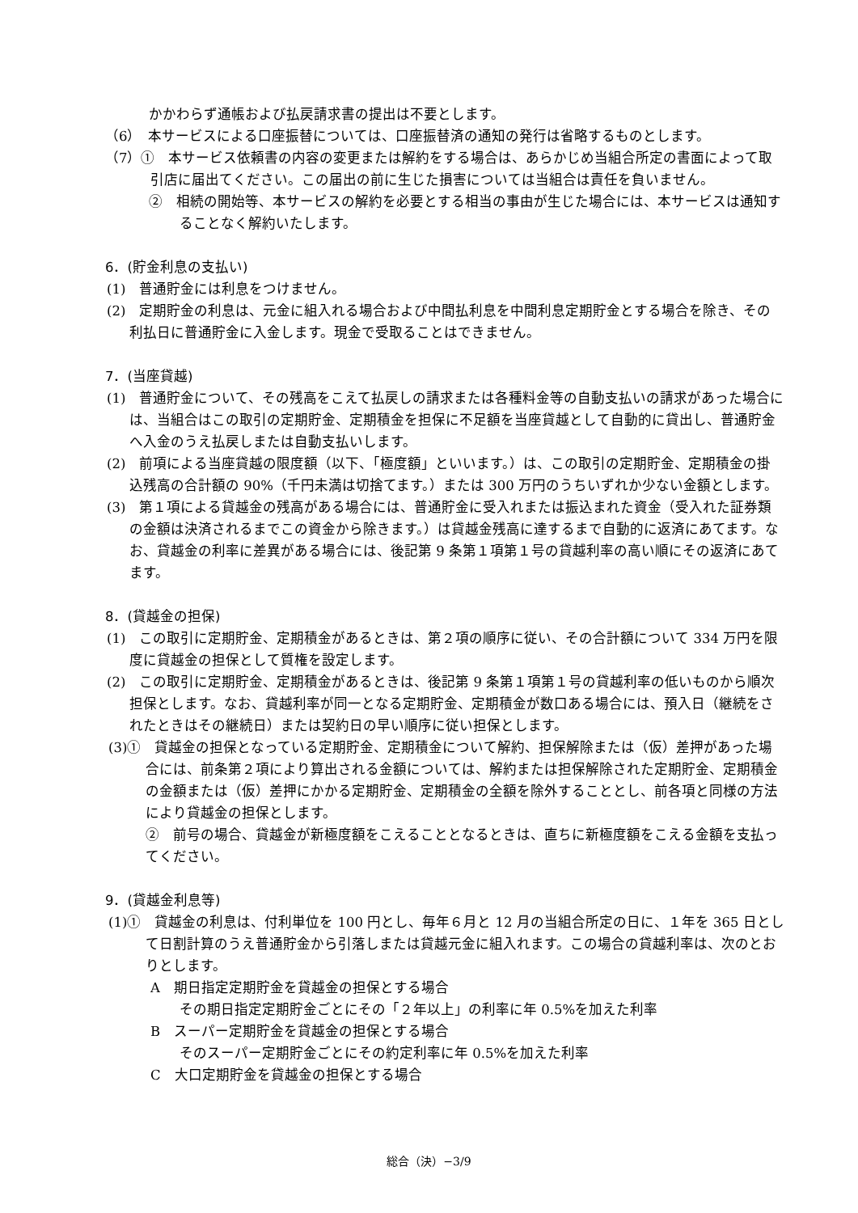かかわらず通帳および払戻請求書の提出は不要とします。
（6）　本サービスによる口座振替については、口座振替済の通知の発行は省略するものとします。
（7）①　本サービス依頼書の内容の変更または解約をする場合は、あらかじめ当組合所定の書面によって取引店に届出てください。この届出の前に生じた損害については当組合は責任を負いません。
②　相続の開始等、本サービスの解約を必要とする相当の事由が生じた場合には、本サービスは通知することなく解約いたします。
6．(貯金利息の支払い)
(1)　普通貯金には利息をつけません。
(2)　定期貯金の利息は、元金に組入れる場合および中間払利息を中間利息定期貯金とする場合を除き、その利払日に普通貯金に入金します。現金で受取ることはできません。
7．(当座貸越)
(1)　普通貯金について、その残高をこえて払戻しの請求または各種料金等の自動支払いの請求があった場合には、当組合はこの取引の定期貯金、定期積金を担保に不足額を当座貸越として自動的に貸出し、普通貯金へ入金のうえ払戻しまたは自動支払いします。
(2)　前項による当座貸越の限度額（以下、「極度額」といいます。）は、この取引の定期貯金、定期積金の掛込残高の合計額の 90%（千円未満は切捨てます。）または 300 万円のうちいずれか少ない金額とします。
(3)　第１項による貸越金の残高がある場合には、普通貯金に受入れまたは振込まれた資金（受入れた証券類の金額は決済されるまでこの資金から除きます。）は貸越金残高に達するまで自動的に返済にあてます。なお、貸越金の利率に差異がある場合には、後記第 9 条第１項第１号の貸越利率の高い順にその返済にあてます。
8．(貸越金の担保)
(1)　この取引に定期貯金、定期積金があるときは、第２項の順序に従い、その合計額について 334 万円を限度に貸越金の担保として質権を設定します。
(2)　この取引に定期貯金、定期積金があるときは、後記第 9 条第１項第１号の貸越利率の低いものから順次担保とします。なお、貸越利率が同一となる定期貯金、定期積金が数口ある場合には、預入日（継続をされたときはその継続日）または契約日の早い順序に従い担保とします。
(3)①　貸越金の担保となっている定期貯金、定期積金について解約、担保解除または（仮）差押があった場合には、前条第２項により算出される金額については、解約または担保解除された定期貯金、定期積金の金額または（仮）差押にかかる定期貯金、定期積金の全額を除外することとし、前各項と同様の方法により貸越金の担保とします。
②　前号の場合、貸越金が新極度額をこえることとなるときは、直ちに新極度額をこえる金額を支払ってください。
9．(貸越金利息等)
(1)①　貸越金の利息は、付利単位を 100 円とし、毎年６月と 12 月の当組合所定の日に、１年を 365 日として日割計算のうえ普通貯金から引落しまたは貸越元金に組入れます。この場合の貸越利率は、次のとおりとします。
A　期日指定定期貯金を貸越金の担保とする場合
その期日指定定期貯金ごとにその「２年以上」の利率に年 0.5%を加えた利率
B　スーパー定期貯金を貸越金の担保とする場合
そのスーパー定期貯金ごとにその約定利率に年 0.5%を加えた利率
C　大口定期貯金を貸越金の担保とする場合
総合（決）−3/9